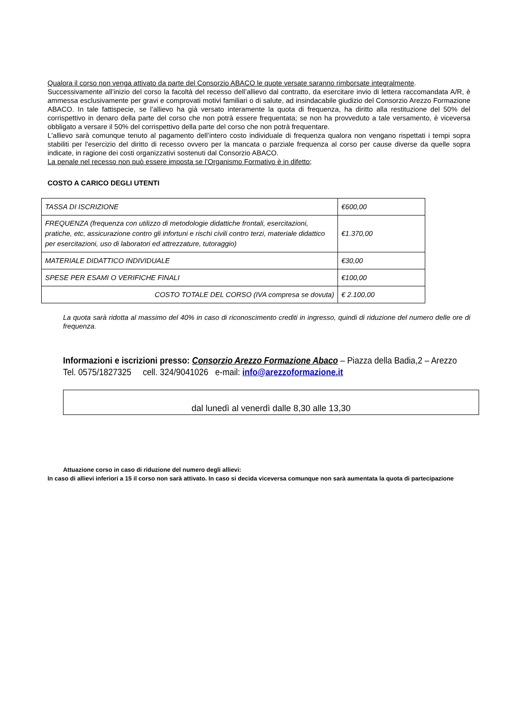Qualora il corso non venga attivato da parte del Consorzio ABACO le quote versate saranno rimborsate integralmente.
Successivamente all’inizio del corso la facoltà del recesso dell’allievo dal contratto, da esercitare invio di lettera raccomandata A/R, è ammessa esclusivamente per gravi e comprovati motivi familiari o di salute, ad insindacabile giudizio del Consorzio Arezzo Formazione ABACO. In tale fattispecie, se l’allievo ha già versato interamente la quota di frequenza, ha diritto alla restituzione del 50% del corrispettivo in denaro della parte del corso che non potrà essere frequentata; se non ha provveduto a tale versamento, è viceversa obbligato a versare il 50% del corrispettivo della parte del corso che non potrà frequentare.
L'allievo sarà comunque tenuto al pagamento dell’intero costo individuale di frequenza qualora non vengano rispettati i tempi sopra stabiliti per l'esercizio del diritto di recesso ovvero per la mancata o parziale frequenza al corso per cause diverse da quelle sopra indicate, in ragione dei costi organizzativi sostenuti dal Consorzio ABACO.
La penale nel recesso non può essere imposta se l’Organismo Formativo è in difetto;
COSTO A CARICO DEGLI UTENTI
| TASSA DI ISCRIZIONE | €600,00 |
| FREQUENZA (frequenza con utilizzo di metodologie didattiche frontali, esercitazioni, pratiche, etc, assicurazione contro gli infortuni e rischi civili contro terzi, materiale didattico per esercitazioni, uso di laboratori ed attrezzature, tutoraggio) | €1.370,00 |
| MATERIALE DIDATTICO INDIVIDUALE | €30,00 |
| SPESE PER ESAMI O VERIFICHE FINALI | €100,00 |
| COSTO TOTALE DEL CORSO (IVA compresa se dovuta) | € 2.100,00 |
La quota sarà ridotta al massimo del 40% in caso di riconoscimento crediti in ingresso, quindi di riduzione del numero delle ore di frequenza.
Informazioni e iscrizioni presso: Consorzio Arezzo Formazione Abaco – Piazza della Badia,2 – Arezzo
Tel. 0575/1827325 cell. 324/9041026 e-mail: info@arezzoformazione.it
dal lunedì al venerdì dalle 8,30 alle 13,30
Attuazione corso in caso di riduzione del numero degli allievi:
In caso di allievi inferiori a 15 il corso non sarà attivato. In caso si decida viceversa comunque non sarà aumentata la quota di partecipazione